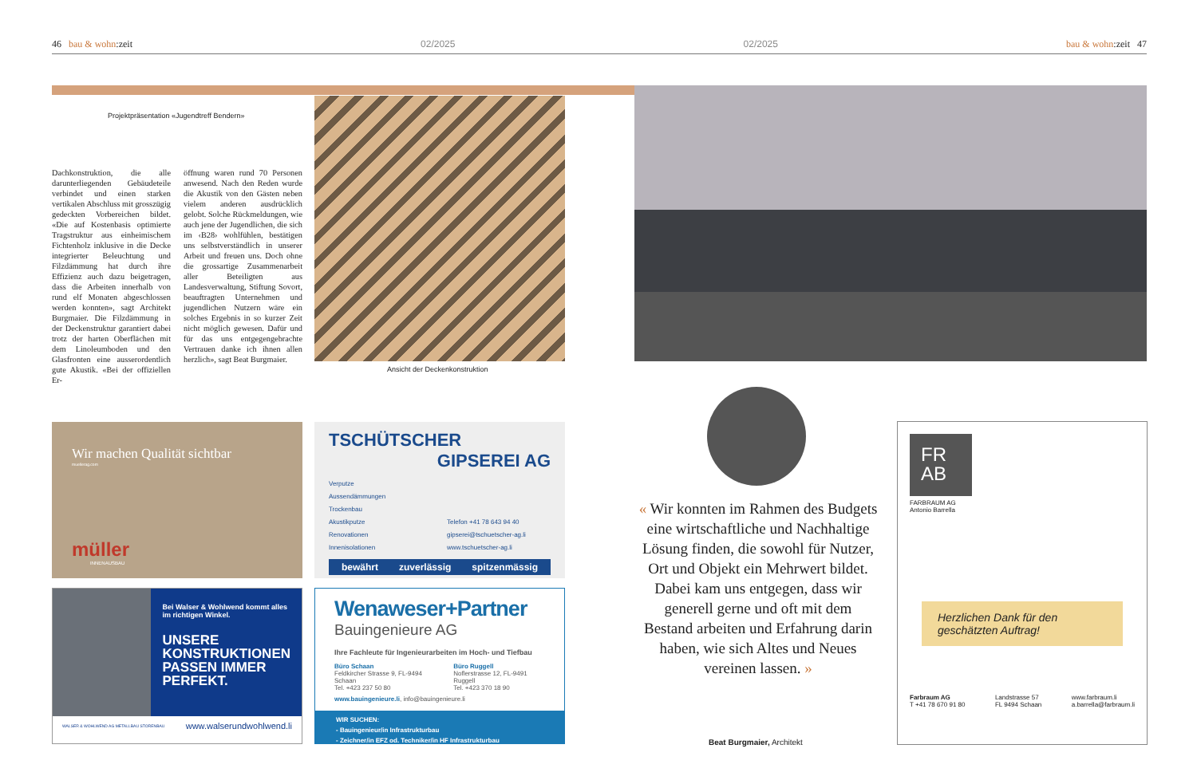46 bau & wohn:zeit 02/2025 02/2025 bau & wohn:zeit 47
Projektpräsentation «Jugendtreff Bendern»
Dachkonstruktion, die alle darunterliegenden Gebäudeteile verbindet und einen starken vertikalen Abschluss mit grosszügig gedeckten Vorbereichen bildet. «Die auf Kostenbasis optimierte Tragstruktur aus einheimischem Fichtenholz inklusive in die Decke integrierter Beleuchtung und Filzdämmung hat durch ihre Effizienz auch dazu beigetragen, dass die Arbeiten innerhalb von rund elf Monaten abgeschlossen werden konnten», sagt Architekt Burgmaier. Die Filzdämmung in der Deckenstruktur garantiert dabei trotz der harten Oberflächen mit dem Linoleumboden und den Glasfronten eine ausserordentlich gute Akustik. «Bei der offiziellen Er-
öffnung waren rund 70 Personen anwesend. Nach den Reden wurde die Akustik von den Gästen neben vielem anderen ausdrücklich gelobt. Solche Rückmeldungen, wie auch jene der Jugendlichen, die sich im ‹B28› wohlfühlen, bestätigen uns selbstverständlich in unserer Arbeit und freuen uns. Doch ohne die grossartige Zusammenarbeit aller Beteiligten aus Landesverwaltung, Stiftung Sovort, beauftragten Unternehmen und jugendlichen Nutzern wäre ein solches Ergebnis in so kurzer Zeit nicht möglich gewesen. Dafür und für das uns entgegengebrachte Vertrauen danke ich ihnen allen herzlich», sagt Beat Burgmaier.
Ansicht der Deckenkonstruktion
Wir machen Qualität sichtbar
muellerag.com
müller
INNENAUSBAU
TSCHÜTSCHER
GIPSEREI AG
Verputze
Aussendämmungen
Trockenbau
Akustikputze
Renovationen
Innenisolationen
Telefon +41 78 643 94 40
gipserei@tschuetscher-ag.li
www.tschuetscher-ag.li
bewährt zuverlässig spitzenmässig
Bei Walser & Wohlwend kommt alles im richtigen Winkel.
UNSERE KONSTRUKTIONEN PASSEN IMMER PERFEKT.
WALSER & WOHLWEND AG METALLBAU STORENBAU www.walserundwohlwend.li
Wenaweser+Partner
Bauingenieure AG
Ihre Fachleute für Ingenieurarbeiten im Hoch- und Tiefbau
Büro Schaan
Feldkircher Strasse 9, FL-9494 Schaan
Tel. +423 237 50 80
Büro Ruggell
Noflerstrasse 12, FL-9491 Ruggell
Tel. +423 370 18 90
www.bauingenieure.li, info@bauingenieure.li
WIR SUCHEN:
- Bauingenieur/in Infrastrukturbau
- Zeichner/in EFZ od. Techniker/in HF Infrastrukturbau
« Wir konnten im Rahmen des Budgets eine wirtschaftliche und Nachhaltige Lösung finden, die sowohl für Nutzer, Ort und Objekt ein Mehrwert bildet. Dabei kam uns entgegen, dass wir generell gerne und oft mit dem Bestand arbeiten und Erfahrung darin haben, wie sich Altes und Neues vereinen lassen. »
Beat Burgmaier, Architekt
FR
AB
FARBRAUM AG
Antonio Barrella
Herzlichen Dank für den geschätzten Auftrag!
Farbraum AG
T +41 78 670 91 80 Landstrasse 57
FL 9494 Schaan www.farbraum.li
a.barrella@farbraum.li